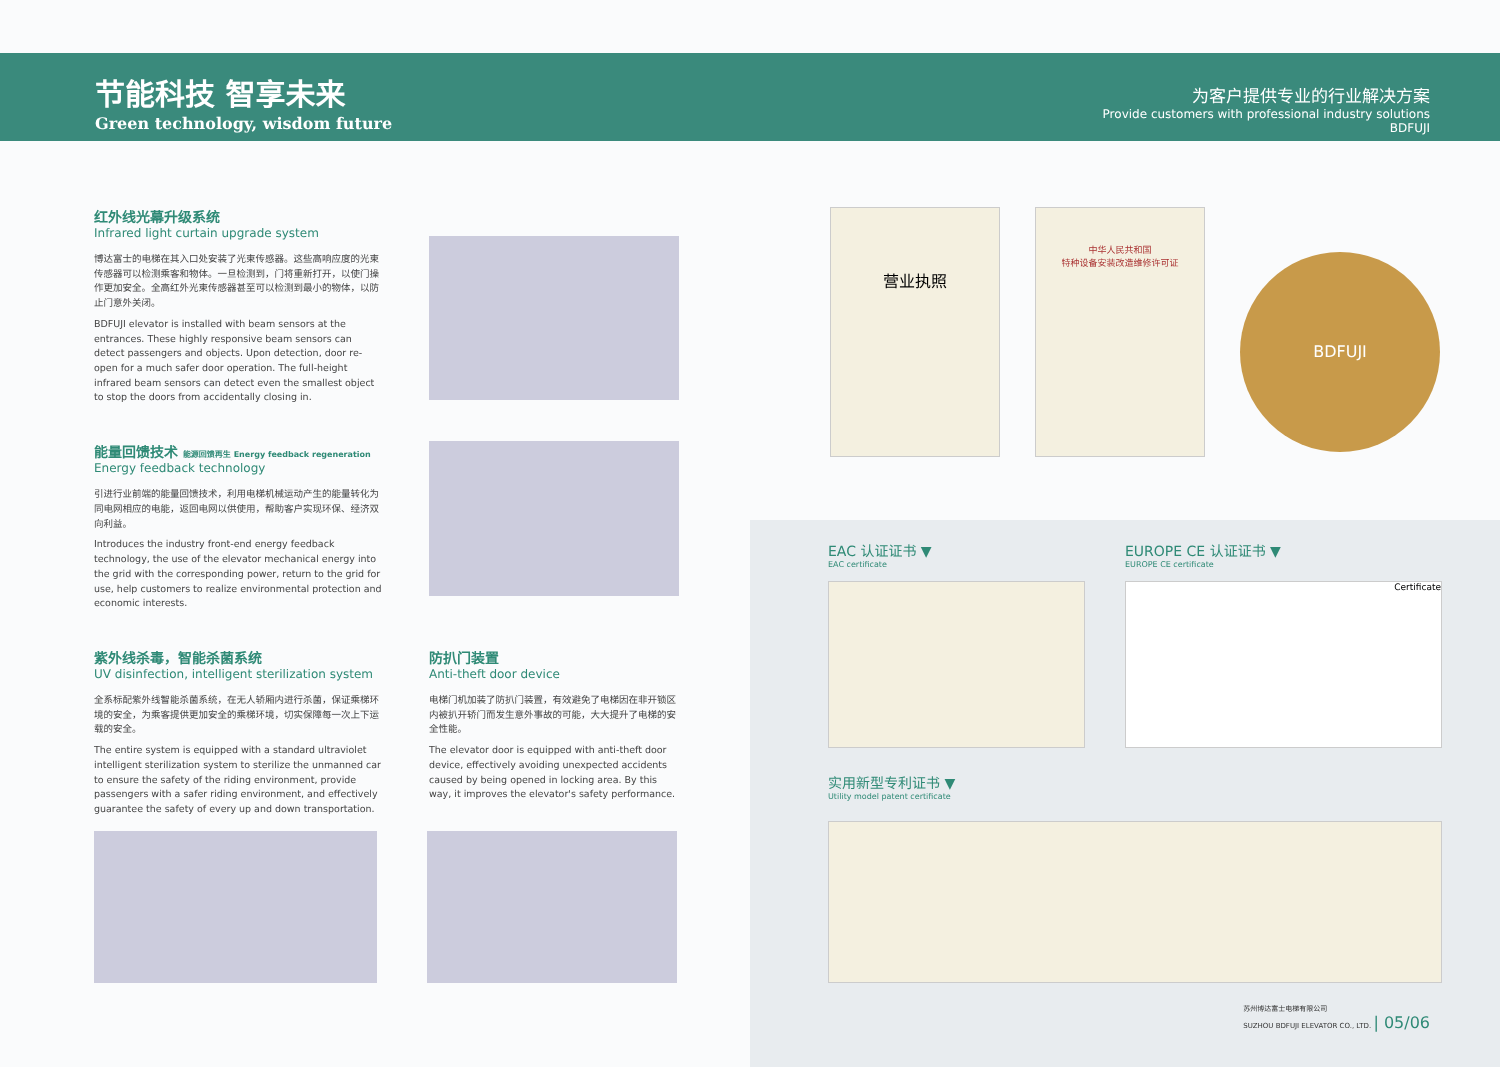节能科技 智享未来
Green technology, wisdom future
为客户提供专业的行业解决方案
Provide customers with professional industry solutions
BDFUJI
红外线光幕升级系统
Infrared light curtain upgrade system
博达富士的电梯在其入口处安装了光束传感器。这些高响应度的光束传感器可以检测乘客和物体。一旦检测到，门将重新打开，以使门操作更加安全。全高红外光束传感器甚至可以检测到最小的物体，以防止门意外关闭。
BDFUJI elevator is installed with beam sensors at the entrances. These highly responsive beam sensors can detect passengers and objects. Upon detection, door re-open for a much safer door operation. The full-height infrared beam sensors can detect even the smallest object to stop the doors from accidentally closing in.
能量回馈技术 能源回馈再生 Energy feedback regeneration
Energy feedback technology
引进行业前端的能量回馈技术，利用电梯机械运动产生的能量转化为同电网相应的电能，返回电网以供使用，帮助客户实现环保、经济双向利益。
Introduces the industry front-end energy feedback technology, the use of the elevator mechanical energy into the grid with the corresponding power, return to the grid for use, help customers to realize environmental protection and economic interests.
紫外线杀毒，智能杀菌系统
UV disinfection, intelligent sterilization system
全系标配紫外线智能杀菌系统，在无人轿厢内进行杀菌，保证乘梯环境的安全，为乘客提供更加安全的乘梯环境，切实保障每一次上下运载的安全。
The entire system is equipped with a standard ultraviolet intelligent sterilization system to sterilize the unmanned car to ensure the safety of the riding environment, provide passengers with a safer riding environment, and effectively guarantee the safety of every up and down transportation.
防扒门装置
Anti-theft door device
电梯门机加装了防扒门装置，有效避免了电梯因在非开锁区内被扒开轿门而发生意外事故的可能，大大提升了电梯的安全性能。
The elevator door is equipped with anti-theft door device, effectively avoiding unexpected accidents caused by being opened in locking area. By this way, it improves the elevator's safety performance.
营业执照
中华人民共和国
特种设备安装改造维修许可证
BDFUJI
EAC 认证证书 ▼
EAC certificate
EUROPE CE 认证证书 ▼
EUROPE CE certificate
Certificate
实用新型专利证书 ▼
Utility model patent certificate
苏州博达富士电梯有限公司
SUZHOU BDFUJI ELEVATOR CO., LTD. | 05/06